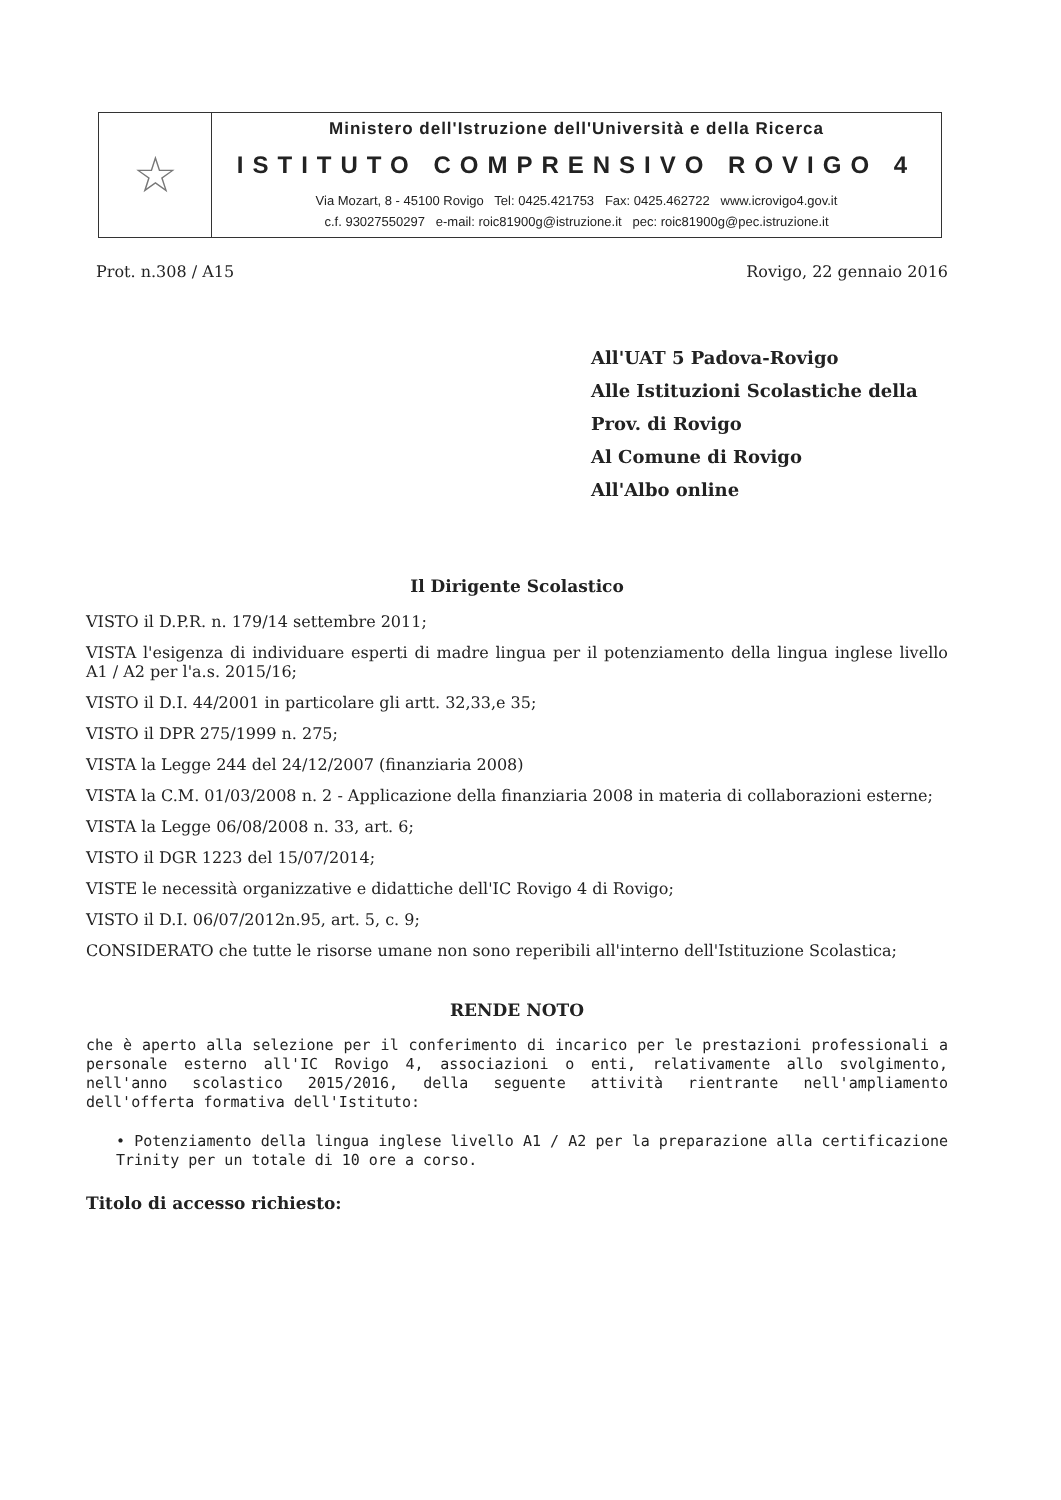☆
Ministero dell'Istruzione dell'Università e della Ricerca
ISTITUTO COMPRENSIVO ROVIGO 4
Via Mozart, 8 - 45100 Rovigo Tel: 0425.421753 Fax: 0425.462722 www.icrovigo4.gov.it
c.f. 93027550297 e-mail: roic81900g@istruzione.it pec: roic81900g@pec.istruzione.it
Prot. n.308 / A15 Rovigo, 22 gennaio 2016
All'UAT 5 Padova-Rovigo
Alle Istituzioni Scolastiche della
Prov. di Rovigo
Al Comune di Rovigo
All'Albo online
Il Dirigente Scolastico
VISTO il D.P.R. n. 179/14 settembre 2011;
VISTA l'esigenza di individuare esperti di madre lingua per il potenziamento della lingua inglese livello A1 / A2 per l'a.s. 2015/16;
VISTO il D.I. 44/2001 in particolare gli artt. 32,33,e 35;
VISTO il DPR 275/1999 n. 275;
VISTA la Legge 244 del 24/12/2007 (finanziaria 2008)
VISTA la C.M. 01/03/2008 n. 2 - Applicazione della finanziaria 2008 in materia di collaborazioni esterne;
VISTA la Legge 06/08/2008 n. 33, art. 6;
VISTO il DGR 1223 del 15/07/2014;
VISTE le necessità organizzative e didattiche dell'IC Rovigo 4 di Rovigo;
VISTO il D.I. 06/07/2012n.95, art. 5, c. 9;
CONSIDERATO che tutte le risorse umane non sono reperibili all'interno dell'Istituzione Scolastica;
RENDE NOTO
che è aperto alla selezione per il conferimento di incarico per le prestazioni professionali a personale esterno all'IC Rovigo 4, associazioni o enti, relativamente allo svolgimento, nell'anno scolastico 2015/2016, della seguente attività rientrante nell'ampliamento dell'offerta formativa dell'Istituto:
• Potenziamento della lingua inglese livello A1 / A2 per la preparazione alla certificazione Trinity per un totale di 10 ore a corso.
Titolo di accesso richiesto: